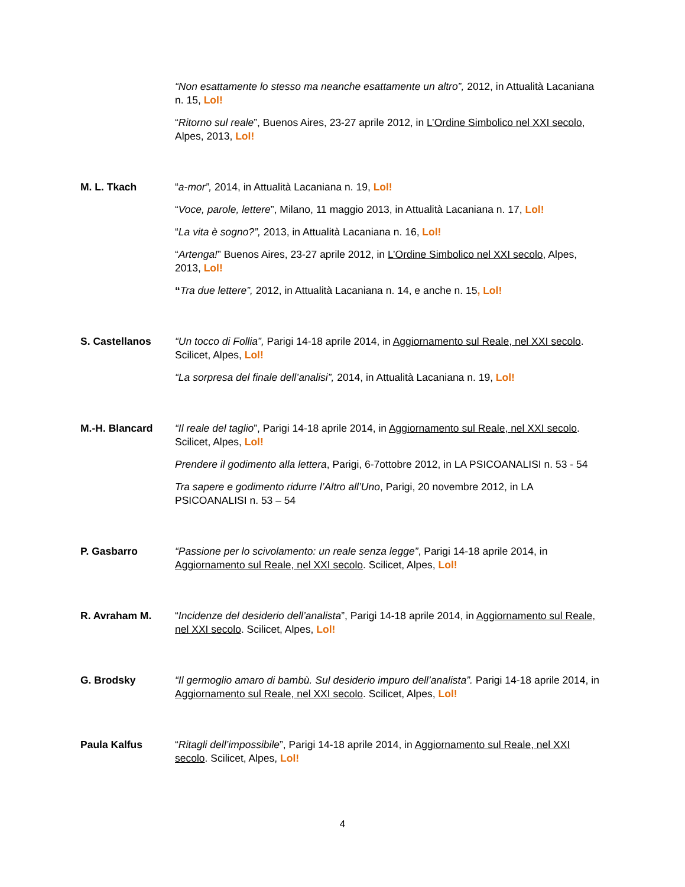“Non esattamente lo stesso ma neanche esattamente un altro”, 2012, in Attualità Lacaniana n. 15, Lol!
“Ritorno sul reale”, Buenos Aires, 23-27 aprile 2012, in L’Ordine Simbolico nel XXI secolo, Alpes, 2013, Lol!
M. L. Tkach “a-mor”, 2014, in Attualità Lacaniana n. 19, Lol!
“Voce, parole, lettere”, Milano, 11 maggio 2013, in Attualità Lacaniana n. 17, Lol!
“La vita è sogno?”, 2013, in Attualità Lacaniana n. 16, Lol!
“Artenga!” Buenos Aires, 23-27 aprile 2012, in L’Ordine Simbolico nel XXI secolo, Alpes, 2013, Lol!
“Tra due lettere”, 2012, in Attualità Lacaniana n. 14, e anche n. 15, Lol!
S. Castellanos “Un tocco di Follia”, Parigi 14-18 aprile 2014, in Aggiornamento sul Reale, nel XXI secolo. Scilicet, Alpes, Lol!
“La sorpresa del finale dell’analisi”, 2014, in Attualità Lacaniana n. 19, Lol!
M.-H. Blancard “Il reale del taglio”, Parigi 14-18 aprile 2014, in Aggiornamento sul Reale, nel XXI secolo. Scilicet, Alpes, Lol!
Prendere il godimento alla lettera, Parigi, 6-7ottobre 2012, in LA PSICOANALISI n. 53 - 54
Tra sapere e godimento ridurre l’Altro all’Uno, Parigi, 20 novembre 2012, in LA PSICOANALISI n. 53 – 54
P. Gasbarro “Passione per lo scivolamento: un reale senza legge”, Parigi 14-18 aprile 2014, in Aggiornamento sul Reale, nel XXI secolo. Scilicet, Alpes, Lol!
R. Avraham M. “Incidenze del desiderio dell’analista”, Parigi 14-18 aprile 2014, in Aggiornamento sul Reale, nel XXI secolo. Scilicet, Alpes, Lol!
G. Brodsky “Il germoglio amaro di bambù. Sul desiderio impuro dell’analista”. Parigi 14-18 aprile 2014, in Aggiornamento sul Reale, nel XXI secolo. Scilicet, Alpes, Lol!
Paula Kalfus “Ritagli dell’impossibile”, Parigi 14-18 aprile 2014, in Aggiornamento sul Reale, nel XXI secolo. Scilicet, Alpes, Lol!
4